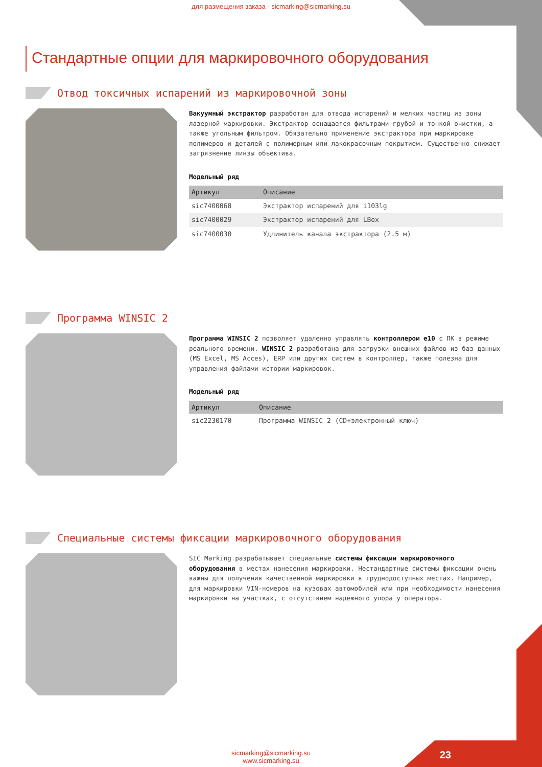для размещения заказа - sicmarking@sicmarking.su
Стандартные опции для маркировочного оборудования
Отвод токсичных испарений из маркировочной зоны
Вакуумный экстрактор разработан для отвода испарений и мелких частиц из зоны лазерной маркировки. Экстрактор оснащается фильтрами грубой и тонкой очистки, а также угольным фильтром. Обязательно применение экстрактора при маркировке полимеров и деталей с полимерным или лакокрасочным покрытием. Существенно снижает загрязнение линзы объектива.
Модельный ряд
| Артикул | Описание |
| --- | --- |
| sic7400068 | Экстрактор испарений для i103lg |
| sic7400029 | Экстрактор испарений для LBox |
| sic7400030 | Удлинитель канала экстрактора (2.5 м) |
Программа WINSIC 2
Программа WINSIC 2 позволяет удаленно управлять контроллером е10 с ПК в режиме реального времени. WINSIC 2 разработана для загрузки внешних файлов из баз данных (MS Excel, MS Acces), ERP или других систем в контроллер, также полезна для управления файлами истории маркировок.
Модельный ряд
| Артикул | Описание |
| --- | --- |
| sic2230170 | Программа WINSIC 2 (CD+электронный ключ) |
Специальные системы фиксации маркировочного оборудования
SIC Marking разрабатывает специальные системы фиксации маркировочного оборудования в местах нанесения маркировки. Нестандартные системы фиксации очень важны для получения качественной маркировки в труднодоступных местах. Например, для маркировки VIN-номеров на кузовах автомобилей или при необходимости нанесения маркировки на участках, с отсутствием надежного упора у оператора.
sicmarking@sicmarking.su
www.sicmarking.su
23